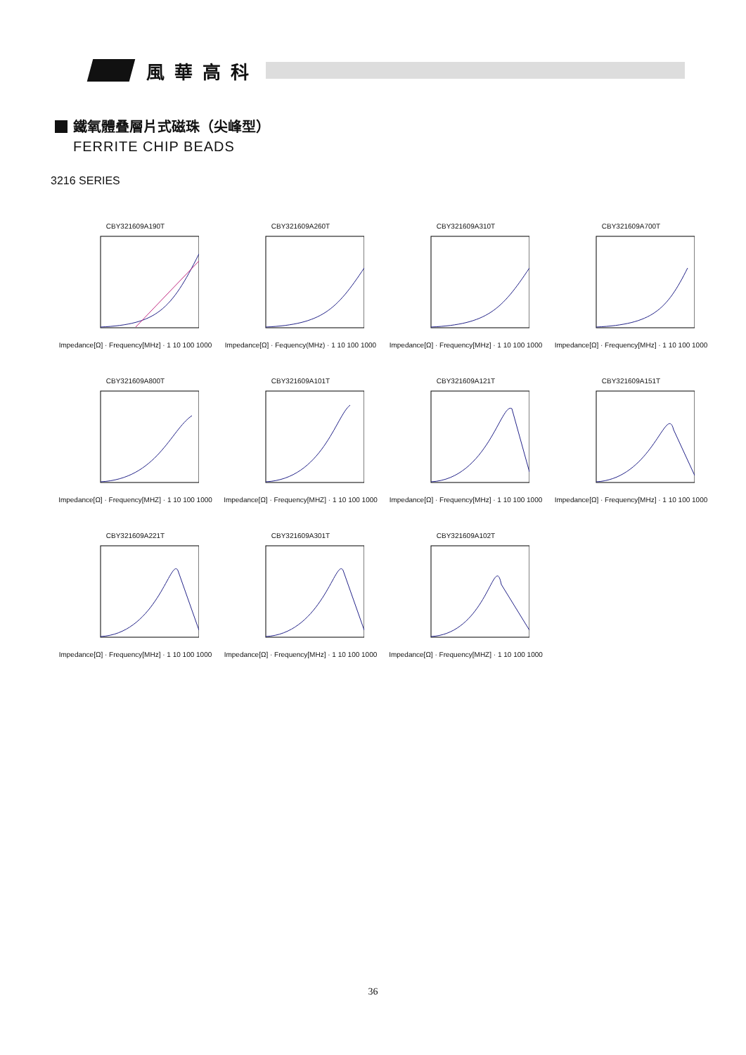風華高科
鐵氧體叠層片式磁珠（尖峰型）
FERRITE CHIP BEADS
3216 SERIES
CBY321609A190TImpedance[Ω] · Frequency[MHz] · 1 10 100 1000
CBY321609A260TImpedance[Ω] · Fequency(MHz) · 1 10 100 1000
CBY321609A310TImpedance[Ω] · Frequency[MHz] · 1 10 100 1000
CBY321609A700TImpedance[Ω] · Frequency[MHz] · 1 10 100 1000
CBY321609A800TImpedance[Ω] · Frequency[MHZ] · 1 10 100 1000
CBY321609A101TImpedance[Ω] · Frequency[MHZ] · 1 10 100 1000
CBY321609A121TImpedance[Ω] · Frequency[MHz] · 1 10 100 1000
CBY321609A151TImpedance[Ω] · Frequency[MHz] · 1 10 100 1000
CBY321609A221TImpedance[Ω] · Frequency[MHz] · 1 10 100 1000
CBY321609A301TImpedance[Ω] · Frequency[MHz] · 1 10 100 1000
CBY321609A102TImpedance[Ω] · Frequency[MHZ] · 1 10 100 1000
36